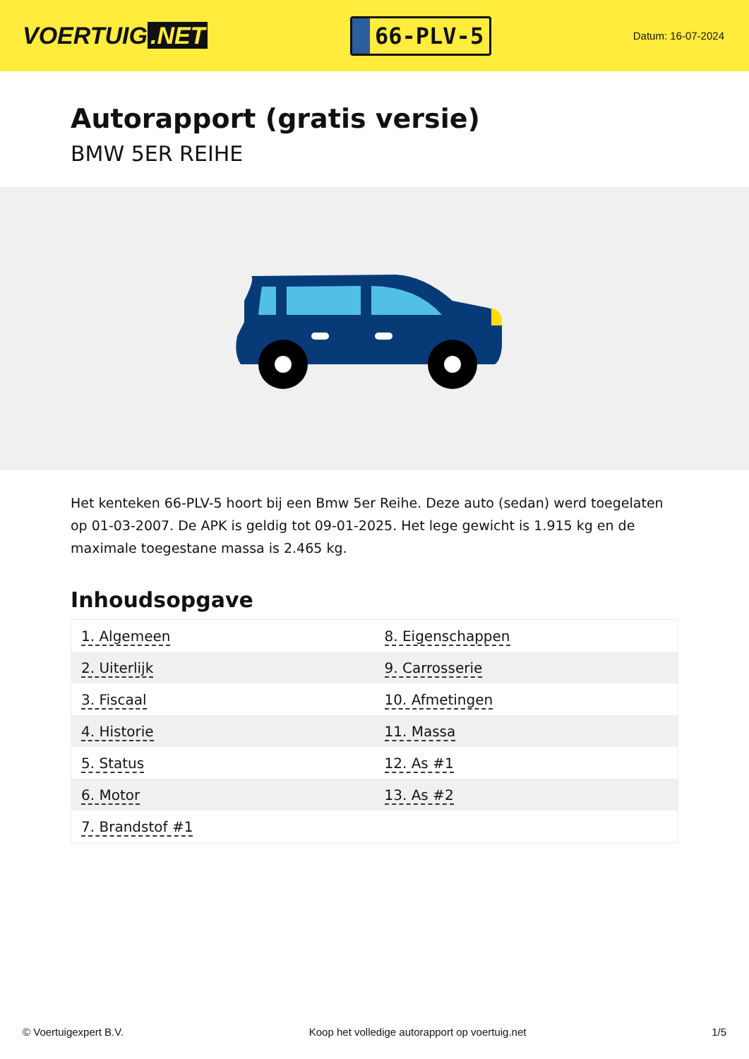VOERTUIG.NET
66-PLV-5
Datum: 16-07-2024
Autorapport (gratis versie)
BMW 5ER REIHE
Het kenteken 66-PLV-5 hoort bij een Bmw 5er Reihe. Deze auto (sedan) werd toegelaten op 01-03-2007. De APK is geldig tot 09-01-2025. Het lege gewicht is 1.915 kg en de maximale toegestane massa is 2.465 kg.
Inhoudsopgave
| 1. Algemeen | 8. Eigenschappen |
| 2. Uiterlijk | 9. Carrosserie |
| 3. Fiscaal | 10. Afmetingen |
| 4. Historie | 11. Massa |
| 5. Status | 12. As #1 |
| 6. Motor | 13. As #2 |
| 7. Brandstof #1 | |
© Voertuigexpert B.V. Koop het volledige autorapport op voertuig.net 1/5